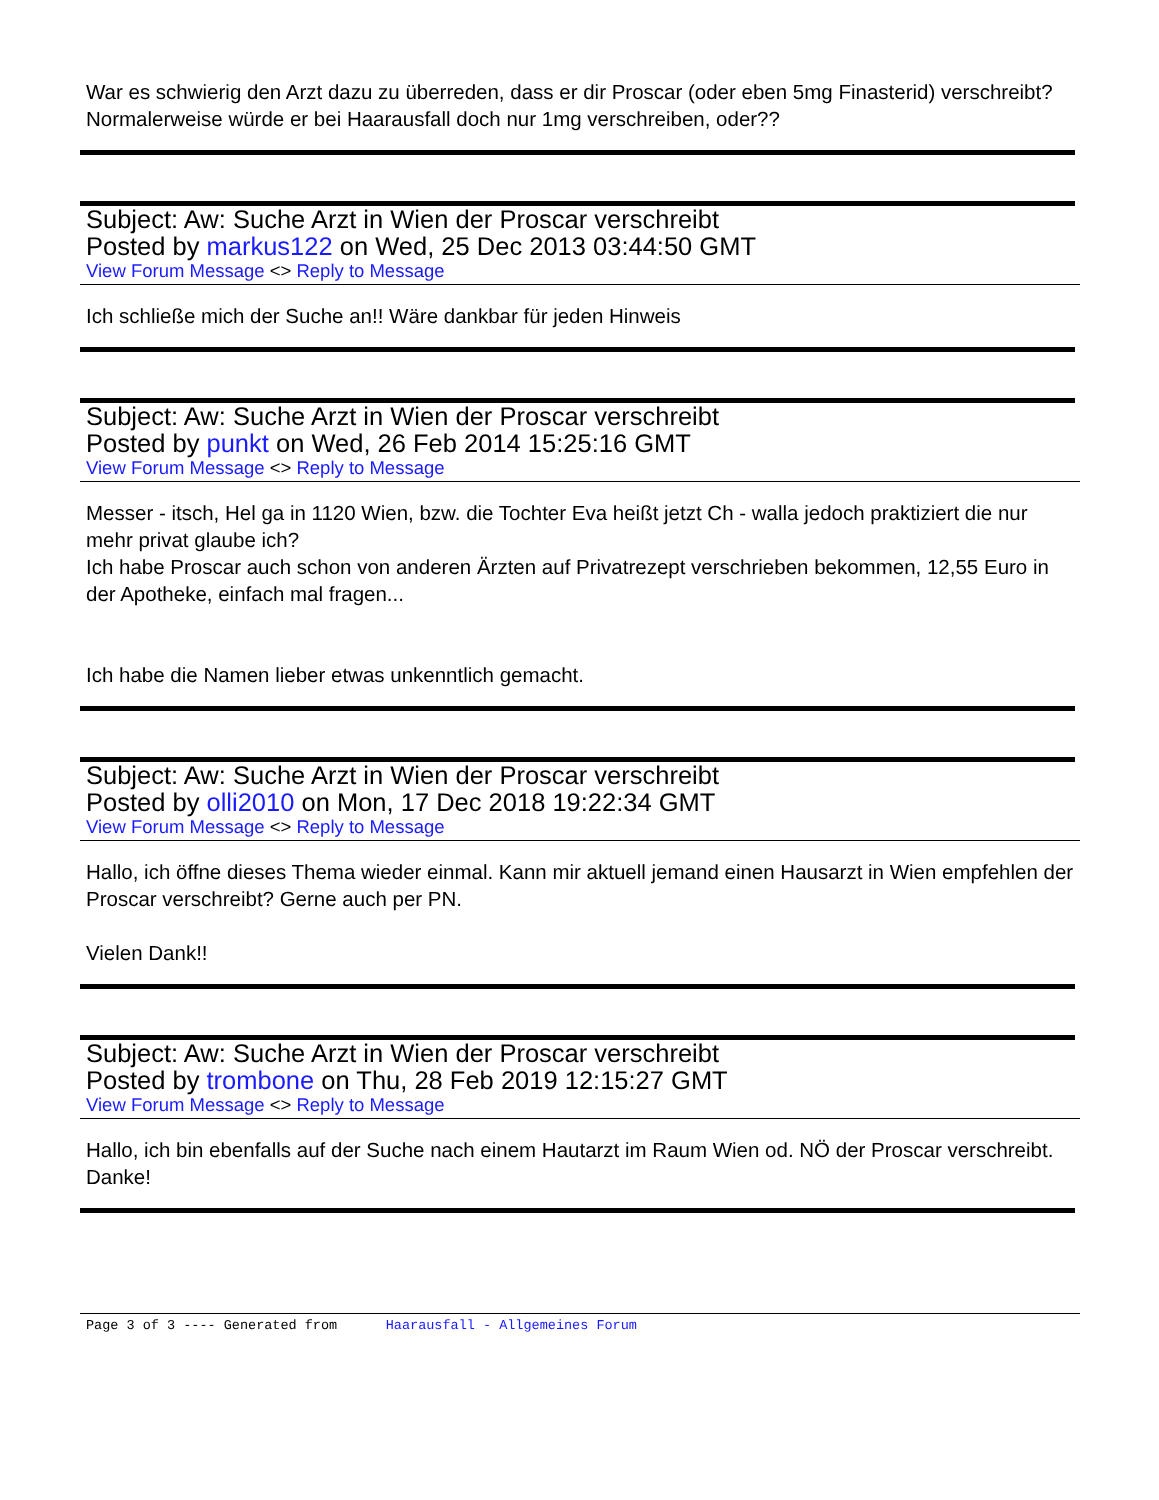War es schwierig den Arzt dazu zu überreden, dass er dir Proscar (oder eben 5mg Finasterid) verschreibt? Normalerweise würde er bei Haarausfall doch nur 1mg verschreiben, oder??
Subject: Aw: Suche Arzt in Wien der Proscar verschreibt
Posted by markus122 on Wed, 25 Dec 2013 03:44:50 GMT
View Forum Message <> Reply to Message
Ich schließe mich der Suche an!! Wäre dankbar für jeden Hinweis
Subject: Aw: Suche Arzt in Wien der Proscar verschreibt
Posted by punkt on Wed, 26 Feb 2014 15:25:16 GMT
View Forum Message <> Reply to Message
Messer - itsch, Hel ga in 1120 Wien, bzw. die Tochter Eva heißt jetzt Ch - walla jedoch praktiziert die nur mehr privat glaube ich?
Ich habe Proscar auch schon von anderen Ärzten auf Privatrezept verschrieben bekommen, 12,55 Euro in der Apotheke, einfach mal fragen...
Ich habe die Namen lieber etwas unkenntlich gemacht.
Subject: Aw: Suche Arzt in Wien der Proscar verschreibt
Posted by olli2010 on Mon, 17 Dec 2018 19:22:34 GMT
View Forum Message <> Reply to Message
Hallo, ich öffne dieses Thema wieder einmal. Kann mir aktuell jemand einen Hausarzt in Wien empfehlen der Proscar verschreibt? Gerne auch per PN.
Vielen Dank!!
Subject: Aw: Suche Arzt in Wien der Proscar verschreibt
Posted by trombone on Thu, 28 Feb 2019 12:15:27 GMT
View Forum Message <> Reply to Message
Hallo, ich bin ebenfalls auf der Suche nach einem Hautarzt im Raum Wien od. NÖ der Proscar verschreibt. Danke!
Page 3 of 3 ---- Generated from Haarausfall - Allgemeines Forum